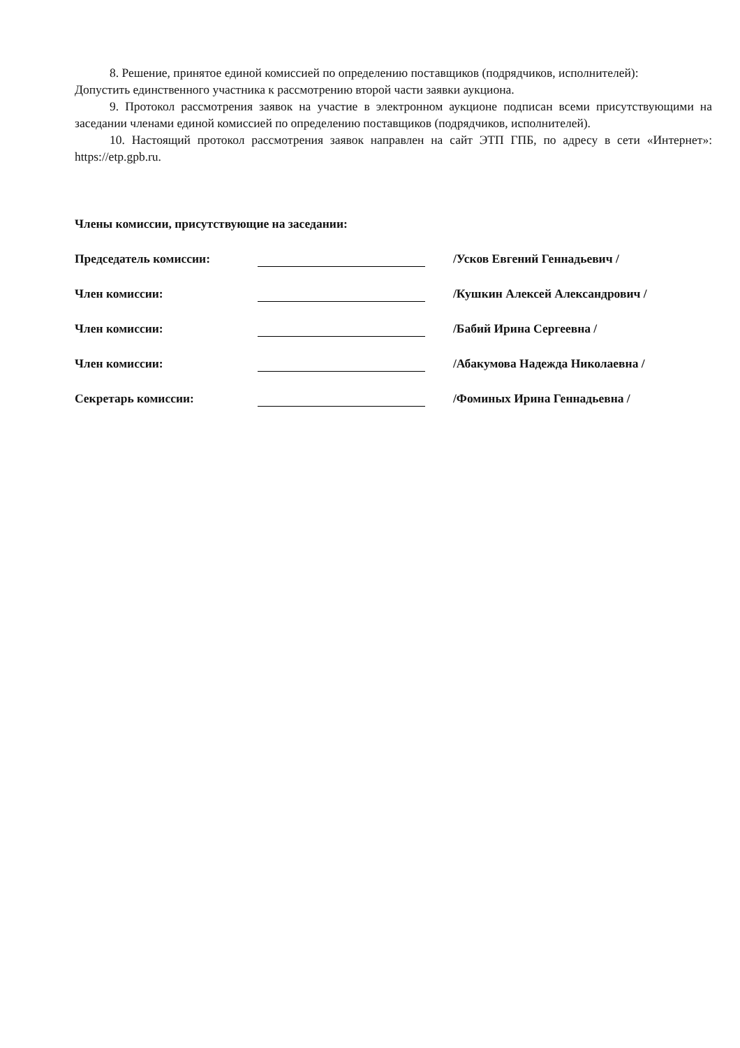8. Решение, принятое единой комиссией по определению поставщиков (подрядчиков, исполнителей):
Допустить единственного участника к рассмотрению второй части заявки аукциона.
9. Протокол рассмотрения заявок на участие в электронном аукционе подписан всеми присутствующими на заседании членами единой комиссией по определению поставщиков (подрядчиков, исполнителей).
10. Настоящий протокол рассмотрения заявок направлен на сайт ЭТП ГПБ, по адресу в сети «Интернет»: https://etp.gpb.ru.
Члены комиссии, присутствующие на заседании:
Председатель комиссии:
/Усков Евгений Геннадьевич /
Член комиссии:
/Кушкин Алексей Александрович /
Член комиссии:
/Бабий Ирина Сергеевна /
Член комиссии:
/Абакумова Надежда Николаевна /
Секретарь комиссии:
/Фоминых Ирина Геннадьевна /